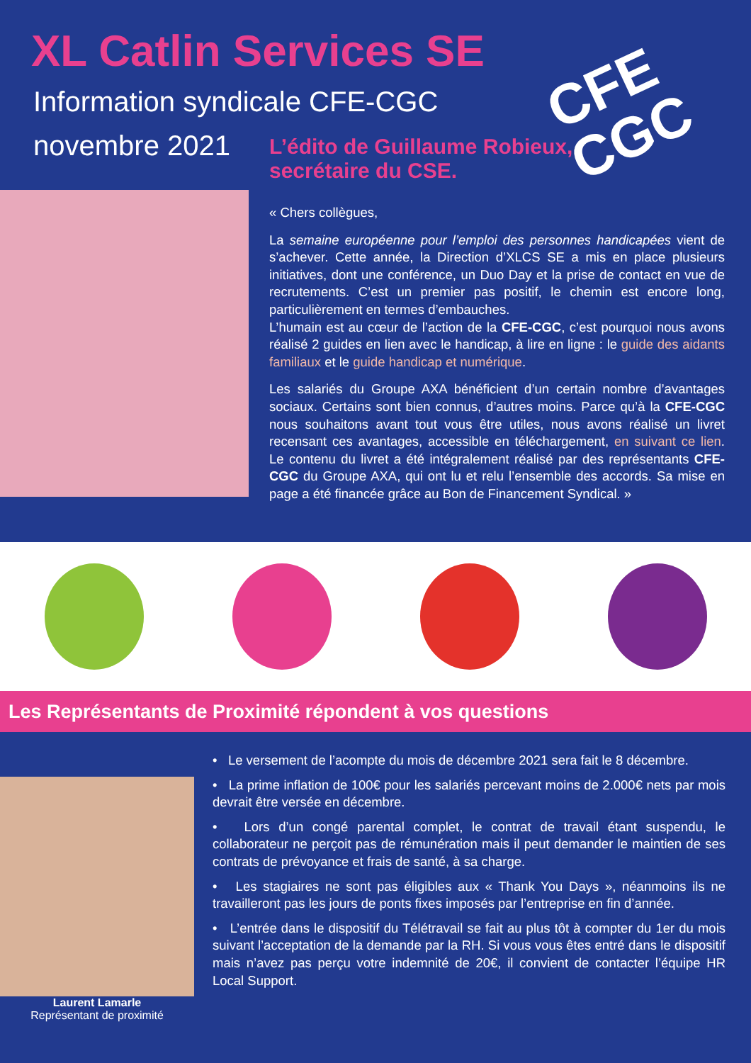XL Catlin Services SE
Information syndicale CFE-CGC
novembre 2021
CFE
CGC
L’édito de Guillaume Robieux,
secrétaire du CSE.
« Chers collègues,
La semaine européenne pour l’emploi des personnes handicapées vient de s’achever. Cette année, la Direction d’XLCS SE a mis en place plusieurs initiatives, dont une conférence, un Duo Day et la prise de contact en vue de recrutements. C’est un premier pas positif, le chemin est encore long, particulièrement en termes d’embauches.
L’humain est au cœur de l’action de la CFE-CGC, c’est pourquoi nous avons réalisé 2 guides en lien avec le handicap, à lire en ligne : le guide des aidants familiaux et le guide handicap et numérique.
Les salariés du Groupe AXA bénéficient d’un certain nombre d’avantages sociaux. Certains sont bien connus, d’autres moins. Parce qu’à la CFE-CGC nous souhaitons avant tout vous être utiles, nous avons réalisé un livret recensant ces avantages, accessible en téléchargement, en suivant ce lien. Le contenu du livret a été intégralement réalisé par des représentants CFE-CGC du Groupe AXA, qui ont lu et relu l’ensemble des accords. Sa mise en page a été financée grâce au Bon de Financement Syndical. »
Les Représentants de Proximité répondent à vos questions
Laurent Lamarle
Représentant de proximité
• Le versement de l’acompte du mois de décembre 2021 sera fait le 8 décembre.
• La prime inflation de 100€ pour les salariés percevant moins de 2.000€ nets par mois devrait être versée en décembre.
• Lors d’un congé parental complet, le contrat de travail étant suspendu, le collaborateur ne perçoit pas de rémunération mais il peut demander le maintien de ses contrats de prévoyance et frais de santé, à sa charge.
• Les stagiaires ne sont pas éligibles aux « Thank You Days », néanmoins ils ne travailleront pas les jours de ponts fixes imposés par l’entreprise en fin d’année.
• L’entrée dans le dispositif du Télétravail se fait au plus tôt à compter du 1er du mois suivant l’acceptation de la demande par la RH. Si vous vous êtes entré dans le dispositif mais n’avez pas perçu votre indemnité de 20€, il convient de contacter l’équipe HR Local Support.